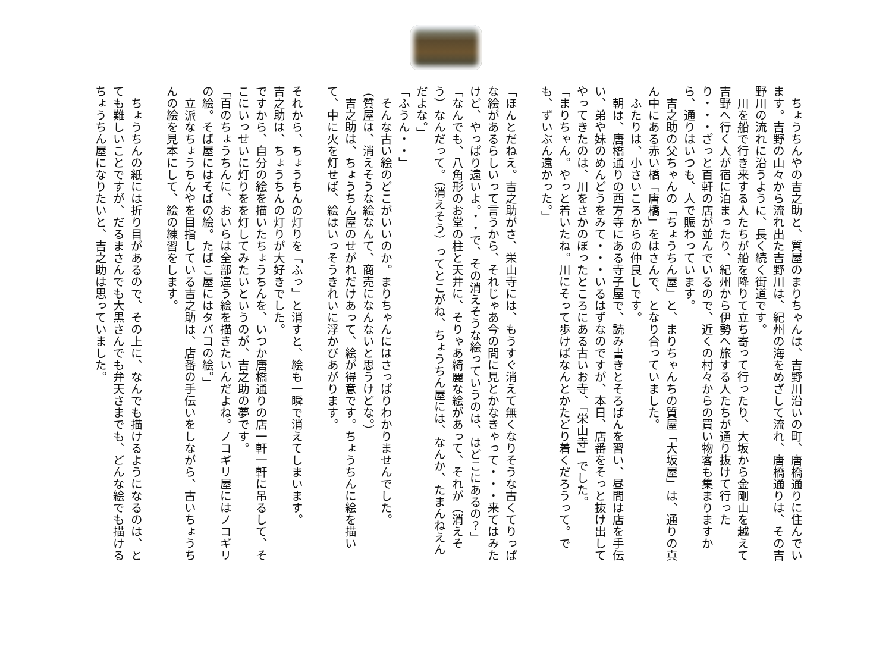ちょうちんやの吉之助と、質屋のまりちゃんは、吉野川沿いの町、唐橋通りに住んでいます。吉野の山々から流れ出た吉野川は、紀州の海をめざして流れ、唐橋通りは、その吉野川の流れに沿うように、長く続く街道です。
　川を船で行き来する人たちが船を降りて立ち寄って行ったり、大坂から金剛山を越えて吉野へ行く人が宿に泊まったり、紀州から伊勢へ旅する人たちが通り抜けて行ったり・・・ざっと百軒の店が並んでいるので、近くの村々からの買い物客も集まりますから、通りはいつも、人で賑わっています。
　吉之助の父ちゃんの「ちょうちん屋」と、まりちゃんちの質屋「大坂屋」は、通りの真ん中にある赤い橋「唐橋」をはさんで、となり合っていました。
　ふたりは、小さいころからの仲良しです。
　朝は、唐橋通りの西方寺にある寺子屋で、読み書きとそろばんを習い、昼間は店を手伝い、弟や妹のめんどうをみて・・・いるはずなのですが、本日、店番をそっと抜け出してやってきたのは、川をさかのぼったところにある古いお寺、「栄山寺」でした。
「まりちゃん。やっと着いたね。川にそって歩けばなんとかたどり着くだろうって。でも、ずいぶん遠かった。」
「ほんとだねえ。吉之助がさ、栄山寺には、もうすぐ消えて無くなりそうな古くてりっぱな絵があるらしいって言うから、それじゃあ今の間に見とかなきゃって・・・来てはみたけど、やっぱり遠いよ。・・で、その消えそうな絵っていうのは、はどこにあるの？」
「なんでも、八角形のお堂の柱と天井に、そりゃあ綺麗な絵があって、それが（消えそう）なんだって。（消えそう）ってとこがね、ちょうちん屋には、なんか、たまんねえんだよな。」
「ふうん・・」
　そんな古い絵のどこがいいのか。まりちゃんにはさっぱりわかりませんでした。
（質屋は、消えそうな絵なんて、商売になんないと思うけどな。）
　吉之助は、ちょうちん屋のせがれだけあって、絵が得意です。ちょうちんに絵を描いて、中に火を灯せば、絵はいっそうきれいに浮かびあがります。
それから、ちょうちんの灯りを「ふっ」と消すと、絵も一瞬で消えてしまいます。
吉之助は、ちょうちんの灯りが大好きでした。
ですから、自分の絵を描いたちょうちんを、いつか唐橋通りの店一軒一軒に吊るして、そこにいっせいに灯りをを灯してみたいというのが、吉之助の夢です。
「百のちょうちんに、おいらは全部違う絵を描きたいんだよね。ノコギリ屋にはノコギリの絵。そば屋にはそばの絵。たばこ屋にはタバコの絵。」
　立派なちょうちんやを目指している吉之助は、店番の手伝いをしながら、古いちょうちんの絵を見本にして、絵の練習をします。
　ちょうちんの紙には折り目があるので、その上に、なんでも描けるようになるのは、とても難しいことですが、だるまさんでも大黒さんでも弁天さまでも、どんな絵でも描けるちょうちん屋になりたいと、吉之助は思っていました。